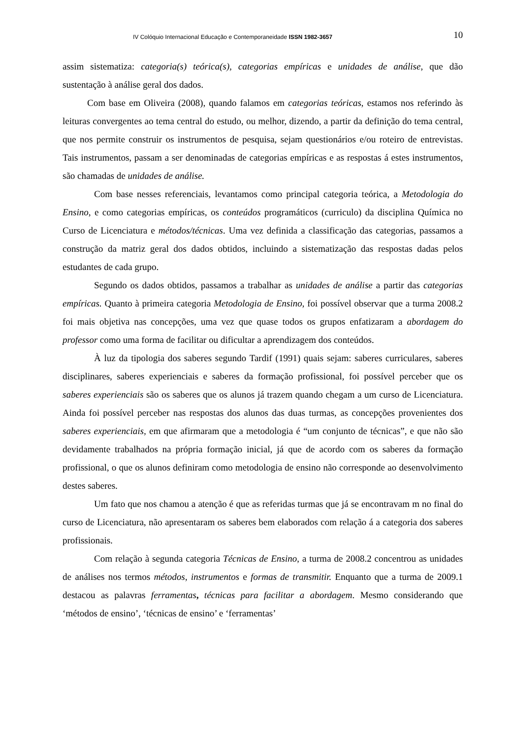IV Colóquio Internacional Educação e Contemporaneidade ISSN 1982-3657 10
assim sistematiza: categoria(s) teórica(s), categorias empíricas e unidades de análise, que dão sustentação à análise geral dos dados.
Com base em Oliveira (2008), quando falamos em categorias teóricas, estamos nos referindo às leituras convergentes ao tema central do estudo, ou melhor, dizendo, a partir da definição do tema central, que nos permite construir os instrumentos de pesquisa, sejam questionários e/ou roteiro de entrevistas. Tais instrumentos, passam a ser denominadas de categorias empíricas e as respostas á estes instrumentos, são chamadas de unidades de análise.
Com base nesses referenciais, levantamos como principal categoria teórica, a Metodologia do Ensino, e como categorias empíricas, os conteúdos programáticos (curriculo) da disciplina Química no Curso de Licenciatura e métodos/técnicas. Uma vez definida a classificação das categorias, passamos a construção da matriz geral dos dados obtidos, incluindo a sistematização das respostas dadas pelos estudantes de cada grupo.
Segundo os dados obtidos, passamos a trabalhar as unidades de análise a partir das categorias empíricas. Quanto à primeira categoria Metodologia de Ensino, foi possível observar que a turma 2008.2 foi mais objetiva nas concepções, uma vez que quase todos os grupos enfatizaram a abordagem do professor como uma forma de facilitar ou dificultar a aprendizagem dos conteúdos.
À luz da tipologia dos saberes segundo Tardif (1991) quais sejam: saberes curriculares, saberes disciplinares, saberes experienciais e saberes da formação profissional, foi possível perceber que os saberes experienciais são os saberes que os alunos já trazem quando chegam a um curso de Licenciatura. Ainda foi possível perceber nas respostas dos alunos das duas turmas, as concepções provenientes dos saberes experienciais, em que afirmaram que a metodologia é “um conjunto de técnicas”, e que não são devidamente trabalhados na própria formação inicial, já que de acordo com os saberes da formação profissional, o que os alunos definiram como metodologia de ensino não corresponde ao desenvolvimento destes saberes.
Um fato que nos chamou a atenção é que as referidas turmas que já se encontravam m no final do curso de Licenciatura, não apresentaram os saberes bem elaborados com relação á a categoria dos saberes profissionais.
Com relação à segunda categoria Técnicas de Ensino, a turma de 2008.2 concentrou as unidades de análises nos termos métodos, instrumentos e formas de transmitir. Enquanto que a turma de 2009.1 destacou as palavras ferramentas, técnicas para facilitar a abordagem. Mesmo considerando que ‘métodos de ensino’, ‘técnicas de ensino’ e ‘ferramentas’